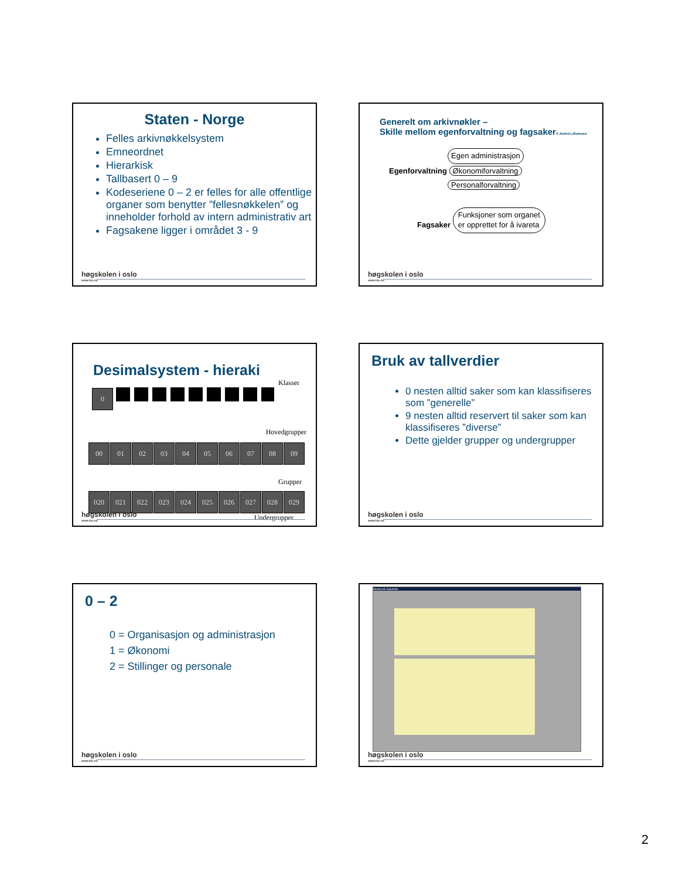Staten - Norge
Felles arkivnøkkelsystem
Emneordnet
Hierarkisk
Tallbasert 0 – 9
Kodeseriene 0 – 2 er felles for alle offentlige organer som benytter ”fellesnøkkelen” og inneholder forhold av intern administrativ art
Fagsakene ligger i området 3 - 9
høgskolen i oslo
www.hio.no
Generelt om arkivnøkler –
Skille mellom egenforvaltning og fagsaker© Astrid Lillemoen
Egen administrasjon
Egenforvaltning Økonomiforvaltning
Personalforvaltning
Fagsaker Funksjoner som organet
er opprettet for å ivareta
høgskolen i oslo
www.hio.no
Desimalsystem - hieraki
Klasser
0
Hovedgrupper
00 01 02 03 04 05 06 07 08 09
Grupper
020 021 022 023 024 025 026 027 028 029
Undergrupper
høgskolen i oslo
www.hio.no
Bruk av tallverdier
0 nesten alltid saker som kan klassifiseres som ”generelle”
9 nesten alltid reservert til saker som kan klassifiseres ”diverse”
Dette gjelder grupper og undergrupper
høgskolen i oslo
www.hio.no
0 – 2
0 = Organisasjon og administrasjon
1 = Økonomi
2 = Stillinger og personale
høgskolen i oslo
www.hio.no
ModuLink SakArkiv
høgskolen i oslo
www.hio.no
2